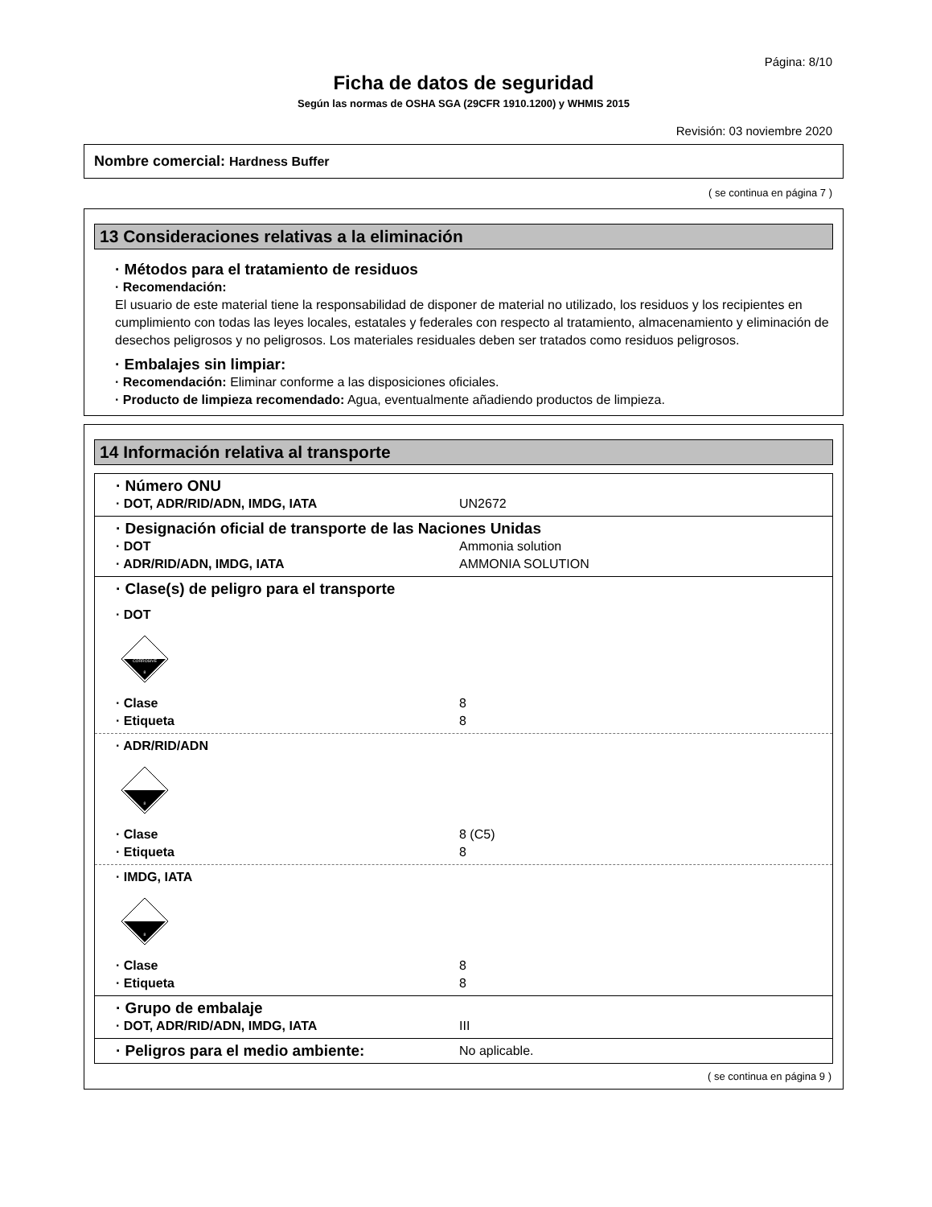Página: 8/10
Ficha de datos de seguridad
Según las normas de OSHA SGA (29CFR 1910.1200) y WHMIS 2015
Revisión: 03 noviembre 2020
Nombre comercial: Hardness Buffer
( se continua en página 7 )
13 Consideraciones relativas a la eliminación
· Métodos para el tratamiento de residuos
· Recomendación:
El usuario de este material tiene la responsabilidad de disponer de material no utilizado, los residuos y los recipientes en cumplimiento con todas las leyes locales, estatales y federales con respecto al tratamiento, almacenamiento y eliminación de desechos peligrosos y no peligrosos. Los materiales residuales deben ser tratados como residuos peligrosos.
· Embalajes sin limpiar:
· Recomendación: Eliminar conforme a las disposiciones oficiales.
· Producto de limpieza recomendado: Agua, eventualmente añadiendo productos de limpieza.
14 Información relativa al transporte
· Número ONU
· DOT, ADR/RID/ADN, IMDG, IATA UN2672
· Designación oficial de transporte de las Naciones Unidas
· DOT Ammonia solution
· ADR/RID/ADN, IMDG, IATA AMMONIA SOLUTION
· Clase(s) de peligro para el transporte
· DOT
CORROSIVE
8
· Clase 8
· Etiqueta 8
· ADR/RID/ADN
8
· Clase 8 (C5)
· Etiqueta 8
· IMDG, IATA
8
· Clase 8
· Etiqueta 8
· Grupo de embalaje
· DOT, ADR/RID/ADN, IMDG, IATA III
· Peligros para el medio ambiente:
No aplicable.
( se continua en página 9 )